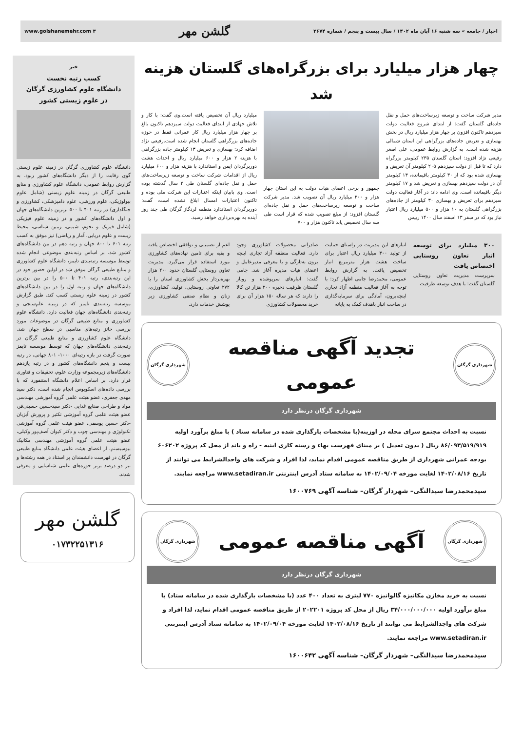اخبار / جامعه » سه شنبه ۱۶ آبان ماه ۱۴۰۲ / سال بیست و پنجم / شماره ۲۶۷۴ گلشن مهر www.golshanemehr.com ۳
چهار هزار میلیارد برای بزرگراه‌های گلستان هزینه شد
مدیر شرکت ساخت و توسعه زیرساخت‌های حمل و نقل جاده‌ای گلستان گفت: از ابتدای شروع فعالیت دولت سیزدهم تاکنون افزون بر چهار هزار میلیارد ریال در بخش بهسازی و تعریض جاده‌های بزرگراهی این استان شمالی هزینه شده است. به گزارش روابط عمومی، علی اصغر رفیعی نژاد افزود: استان گلستان ۲۳۵ کیلومتر بزرگراه دارد که تا قبل از دولت سیزدهم ۲۰۵ کیلومتر آن تعریض و بهسازی شده بود که از ۳۰ کیلومتر باقیمانده، ۱۳ کیلومتر آن در دولت سیزدهم بهسازی و تعریض شد و ۱۷ کیلومتر دیگر باقیمانده است. وی ادامه داد: در آغاز فعالیت دولت سیزدهم برای تعریض و بهسازی ۳۰ کیلومتر از جاده‌های بزرگراهی گلستان به ۱۰ هزار و ۵۰۰ میلیارد ریال اعتبار نیاز بود که در سفر ۱۳ اسفند سال ۱۴۰۰ رییس
جمهور و برخی اعضای هیات دولت به این استان چهار هزار و ۳۰۰ میلیارد ریال آن تصویب شد. مدیر شرکت ساخت و توسعه زیرساخت‌های حمل و نقل جاده‌ای گلستان افزود: از مبلغ تصویب شده که قرار است طی سه سال تخصیص یابد تاکنون هزار و ۷۰۰
میلیارد ریال آن تخصیص یافته است.وی گفت: با کار و تلاش جهادی از ابتدای فعالیت دولت سیزدهم تاکنون بالغ بر چهار هزار میلیارد ریال کار عمرانی فقط در حوزه جاده‌های بزرگراهی گلستان انجام شده است.رفیعی نژاد اضافه کرد: بهسازی و تعریض ۱۳ کیلومتر جاده بزرگراهی با هزینه ۲ هزار و ۶۰۰ میلیارد ریال و احداث هشت دوربرگردان ایمن و استاندارد با هزینه هزار و ۶۰۰ میلیارد ریال از اقدامات شرکت ساخت و توسعه زیرساخت‌های حمل و نقل جاده‌ای گلستان طی ۲ سال گذشته بوده است. وی بابیان اینکه اعتبارات این شرکت ملی بوده و تاکنون اعتبارات امسال ابلاغ نشده است، گفت: دوربرگردان استاندارد منطقه لردگاز گرگان طی چند روز آینده به بهره‌برداری خواهد رسید.
۳۰۰ میلیارد برای توسعه انبار تعاون روستایی اختصاص یافت
سرپرست مدیریت تعاون روستایی گلستان گفت: با هدف توسعه ظرفیت
انبارهای این مدیریت در راستای حمایت از تولید ۳۰۰ میلیارد ریال اعتبار برای ساخت هشت هزار مترمربع انبار تخصیص یافت. به گزارش روابط عمومی، محمدرضا جامی اظهار کرد: با توجه به آغاز فعالیت منطقه آزاد تجاری اینچه‌برون، آمادگی برای سرمایه‌گذاری در ساخت انبار باهدف کمک به پایانه
صادراتی محصولات کشاورزی وجود دارد. فعالیت منطقه آزاد تجاری اینچه برون به‌تازگی و با معرفی مدیرعامل و اعضای هیات مدیره آغاز شد. جامی گفت: انبارهای سرپوشده و روباز گلستان ظرفیت ذخیره ۲۰۰ هزار تن کالا را دارند که هر ساله ۱۵۰ هزار آن برای خرید محصولات کشاورزی
اعم از تضمینی و توافقی اختصاص یافته و بقیه برای تامین نهاده‌های کشاورزی مورد استفاده قرار می‌گیرد. مدیریت تعاون روستایی گلستان حدود ۲۰۰ هزار بهره‌بردار بخش کشاورزی استان را با ۲۷۲ تعاونی روستایی، تولید، کشاورزی، زنان و نظام صنفی کشاورزی زیر پوشش خدمات دارد.
شهرداری گرگان تجدید آگهی مناقصه عمومی شهرداری گرگان
شهرداری گرگان درنظر دارد
نسبت به احداث مجتمع سرای محله در اوزینه(با مشخصات بارگذاری شده در سامانه ستاد ) با مبلغ برآورد اولیه ۸۶/۰۹۳/۵۱۹/۹۱۹ ریال ( بدون تعدیل ) بر مبنای فهرست بهاء و رسته کاری ابنیه - راه و باند از محل کد پروژه ۶۰۶۲۰۲ بودجه عمرانی شهرداری از طریق مناقصه عمومی اقدام نماید، لذا افراد و شرکت های واجدالشرایط می توانند از تاریخ ۱۴۰۲/۰۸/۱۶ لغایت مورخه ۱۴۰۲/۰۹/۰۴ به سامانه ستاد آدرس اینترنتی www.setadiran.ir مراجعه نمایند.
سیدمحمدرضا سیدالنگی– شهردار گرگان– شناسه آگهی ۱۶۰۰۷۶۹
شهرداری گرگان آگهی مناقصه عمومی شهرداری گرگان
شهرداری گرگان درنظر دارد
نسبت به خرید مخازن مکانیزه گالوانیزه ۷۷۰ لیتری به تعداد ۴۰۰ عدد (با مشخصات بارگذاری شده در سامانه ستاد) با مبلغ برآورد اولیه ۳۴/۰۰۰/۰۰۰/۰۰۰ ریال از محل کد پروژه ۲۰۲۲۰۱ از طریق مناقصه عمومی اقدام نماید، لذا افراد و شرکت های واجدالشرایط می توانند از تاریخ ۱۴۰۲/۰۸/۱۶ لغایت مورخه ۱۴۰۲/۰۹/۰۴ به سامانه ستاد آدرس اینترنتی www.setadiran.ir مراجعه نمایند.
سیدمحمدرضا سیدالنگی– شهردار گرگان– شناسه آگهی ۱۶۰۰۶۴۲
خبر
کسب رتبه نخست
دانشگاه علوم کشاورزی گرگان
در علوم زیستی کشور
دانشگاه علوم کشاورزی گرگان در زمینه علوم زیستی گوی رقابت را از دیگر دانشگاه‌های کشور ربود. به گزارش روابط عمومی، دانشگاه علوم کشاورزی و منابع طبیعی گرگان در زمینه علوم زیستی (شامل علوم بیولوژیکی، علوم ورزشی، علوم دامپزشکی، کشاورزی و جنگلداری) در رتبه ۴۰۱ تا ۵۰۰ برترین دانشگاه‌های جهان و اول دانشگاه‌های کشور و در زمینه علوم فیزیکی (شامل فیزیک و نجوم، شیمی، زمین شناسی، محیط زیست و علوم دریایی، آمار و ریاضی) نیز موفق به کسب رتبه ۶۰۱ تا ۸۰۰ جهان و رتبه دهم در بین دانشگاه‌های کشور شد. بر اساس رتبه‌بندی موضوعی انجام شده توسط موسسه رتبه‌بندی تایمز، دانشگاه علوم کشاورزی و منابع طبیعی گرگان موفق شد در اولین حضور خود در این رتبه‌بندی، رتبه ۴۰۱ تا ۵۰۰ را در بین برترین دانشگاه‌های جهان و رتبه اول را در بین دانشگاه‌های کشور در زمینه علوم زیستی کسب کند. طبق گزارش موسسه رتبه‌بندی تایمز که در زمینه علم‌سنجی و رتبه‌بندی دانشگاه‌های جهان فعالیت دارد، دانشگاه علوم کشاورزی و منابع طبیعی گرگان در موضوعات مورد بررسی حائز رتبه‌های مناسبی در سطح جهان شد. دانشگاه علوم کشاورزی و منابع طبیعی گرگان در رتبه‌بندی دانشگاه‌های جهان که توسط موسسه تایمز صورت گرفت در بازه رتبه‌ای ۱۰۰۰- ۸۰۱ جهانی، در رتبه بیست و پنجم دانشگاه‌های کشور و در رتبه یازدهم دانشگاه‌های زیرمجموعه وزارت علوم، تحقیقات و فناوری قرار دارد. بر اساس اعلام دانشگاه استنفورد که با بررسی داده‌های اسکوپوس انجام شده است، دکتر سید مهدی جعفری، عضو هیئت علمی گروه آموزشی مهندسی مواد و طراحی صنایع غذایی -دکتر سیدحسین حسینی‌فر، عضو هیئت علمی گروه آموزشی تکثیر و پرورش آبزیان -دکتر حسین یوسفی، عضو هیئت علمی گروه آموزشی تکنولوژی و مهندسی چوب و دکتر کیوان آصف‌پور وکیلی، عضو هیئت علمی گروه آموزشی مهندسی مکانیک بیوسیستم، از اعضای هیئت علمی دانشگاه منابع طبیعی گرگان در فهرست دانشمندان پر استناد در همه رشته‌ها و نیز دو درصد برتر حوزه‌های علمی شناسایی و معرفی شدند.
گلشن مهر
۰۱۷۳۲۲۵۱۳۱۶